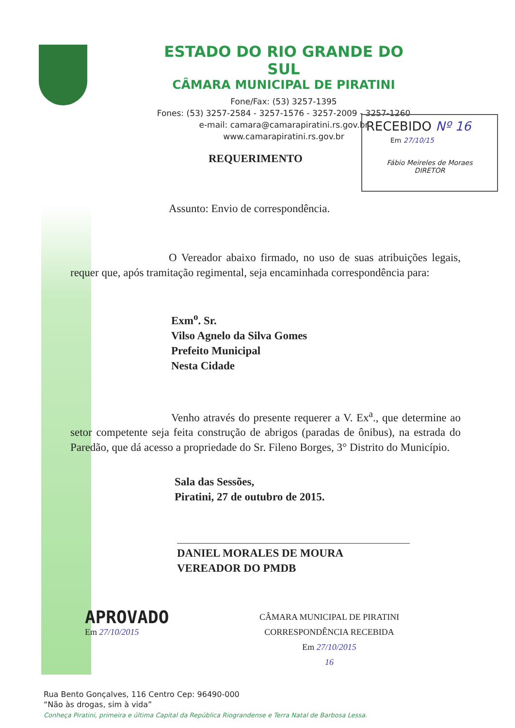ESTADO DO RIO GRANDE DO SUL
CÂMARA MUNICIPAL DE PIRATINI
Fone/Fax: (53) 3257-1395
Fones: (53) 3257-2584 - 3257-1576 - 3257-2009 - 3257-1260
e-mail: camara@camarapiratini.rs.gov.br
www.camarapiratini.rs.gov.br
RECEBIDO Nº 16
Em 27/10/15
Fábio Meireles de Moraes
DIRETOR
REQUERIMENTO
Assunto: Envio de correspondência.
O Vereador abaixo firmado, no uso de suas atribuições legais, requer que, após tramitação regimental, seja encaminhada correspondência para:
Exm<sup>o</sup>. Sr.
Vilso Agnelo da Silva Gomes
Prefeito Municipal
Nesta Cidade
Venho através do presente requerer a V. Ex<sup>a</sup>., que determine ao setor competente seja feita construção de abrigos (paradas de ônibus), na estrada do Paredão, que dá acesso a propriedade do Sr. Fileno Borges, 3° Distrito do Município.
Sala das Sessões,
Piratini, 27 de outubro de 2015.
DANIEL MORALES DE MOURA
VEREADOR DO PMDB
APROVADO
Em 27/10/2015
CÂMARA MUNICIPAL DE PIRATINI
CORRESPONDÊNCIA RECEBIDA
Em 27/10/2015
16
Rua Bento Gonçalves, 116 Centro Cep: 96490-000
“Não às drogas, sim à vida”
Conheça Piratini, primeira e última Capital da República Riograndense e Terra Natal de Barbosa Lessa.